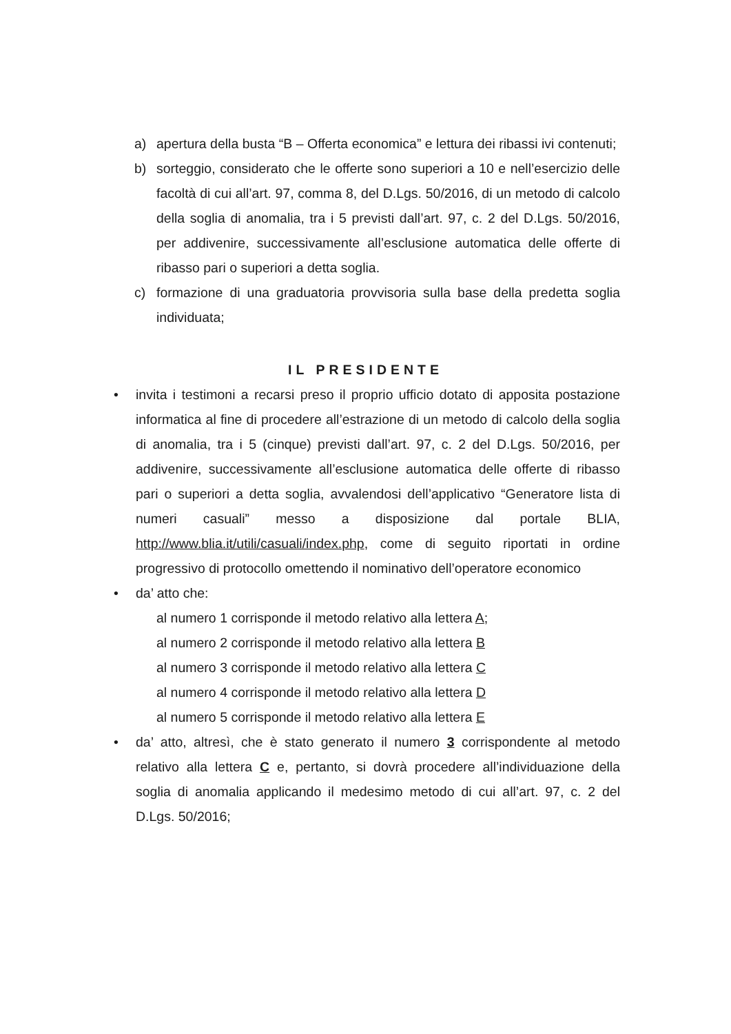a) apertura della busta “B – Offerta economica” e lettura dei ribassi ivi contenuti;
b) sorteggio, considerato che le offerte sono superiori a 10 e nell’esercizio delle facoltà di cui all’art. 97, comma 8, del D.Lgs. 50/2016, di un metodo di calcolo della soglia di anomalia, tra i 5 previsti dall’art. 97, c. 2 del D.Lgs. 50/2016, per addivenire, successivamente all’esclusione automatica delle offerte di ribasso pari o superiori a detta soglia.
c) formazione di una graduatoria provvisoria sulla base della predetta soglia individuata;
IL PRESIDENTE
• invita i testimoni a recarsi preso il proprio ufficio dotato di apposita postazione informatica al fine di procedere all’estrazione di un metodo di calcolo della soglia di anomalia, tra i 5 (cinque) previsti dall’art. 97, c. 2 del D.Lgs. 50/2016, per addivenire, successivamente all’esclusione automatica delle offerte di ribasso pari o superiori a detta soglia, avvalendosi dell’applicativo “Generatore lista di numeri casuali” messo a disposizione dal portale BLIA, http://www.blia.it/utili/casuali/index.php, come di seguito riportati in ordine progressivo di protocollo omettendo il nominativo dell’operatore economico
• da’ atto che:
al numero 1 corrisponde il metodo relativo alla lettera A;
al numero 2 corrisponde il metodo relativo alla lettera B
al numero 3 corrisponde il metodo relativo alla lettera C
al numero 4 corrisponde il metodo relativo alla lettera D
al numero 5 corrisponde il metodo relativo alla lettera E
• da’ atto, altresì, che è stato generato il numero 3 corrispondente al metodo relativo alla lettera C e, pertanto, si dovrà procedere all’individuazione della soglia di anomalia applicando il medesimo metodo di cui all’art. 97, c. 2 del D.Lgs. 50/2016;